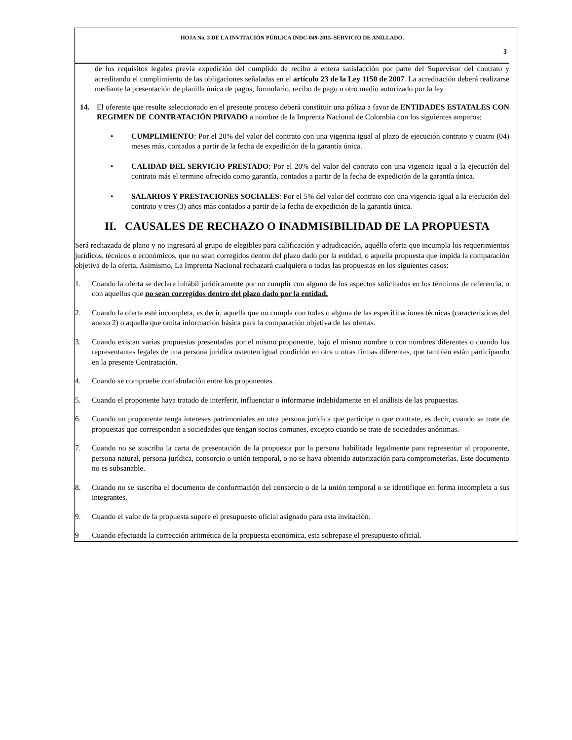HOJA No. 3 DE LA INVITACIÓN PÚBLICA INDC-049-2015–SERVICIO DE ANILLADO.
3
de los requisitos legales previa expedición del cumplido de recibo a entera satisfacción por parte del Supervisor del contrato y acreditando el cumplimiento de las obligaciones señaladas en el artículo 23 de la Ley 1150 de 2007. La acreditación deberá realizarse mediante la presentación de planilla única de pagos, formulario, recibo de pago u otro medio autorizado por la ley.
14. El oferente que resulte seleccionado en el presente proceso deberá constituir una póliza a favor de ENTIDADES ESTATALES CON REGIMEN DE CONTRATACIÓN PRIVADO a nombre de la Imprenta Nacional de Colombia con los siguientes amparos:
• CUMPLIMIENTO: Por el 20% del valor del contrato con una vigencia igual al plazo de ejecución contrato y cuatro (04) meses más, contados a partir de la fecha de expedición de la garantía única.
• CALIDAD DEL SERVICIO PRESTADO: Por el 20% del valor del contrato con una vigencia igual a la ejecución del contrato más el termino ofrecido como garantía, contados a partir de la fecha de expedición de la garantía única.
• SALARIOS Y PRESTACIONES SOCIALES: Por el 5% del valor del contrato con una vigencia igual a la ejecución del contrato y tres (3) años más contados a partir de la fecha de expedición de la garantía única.
II. CAUSALES DE RECHAZO O INADMISIBILIDAD DE LA PROPUESTA
Será rechazada de plano y no ingresará al grupo de elegibles para calificación y adjudicación, aquélla oferta que incumpla los requerimientos jurídicos, técnicos o económicos, que no sean corregidos dentro del plazo dado por la entidad, o aquella propuesta que impida la comparación objetiva de la oferta. Asimismo, La Imprenta Nacional rechazará cualquiera o todas las propuestas en los siguientes casos:
1. Cuando la oferta se declare inhábil jurídicamente por no cumplir con alguno de los aspectos solicitados en los términos de referencia, o con aquellos que no sean corregidos dentro del plazo dado por la entidad.
2. Cuando la oferta esté incompleta, es decir, aquella que no cumpla con todas o alguna de las especificaciones técnicas (características del anexo 2) o aquella que omita información básica para la comparación objetiva de las ofertas.
3. Cuando existan varias propuestas presentadas por el mismo proponente, bajo el mismo nombre o con nombres diferentes o cuando los representantes legales de una persona jurídica ostenten igual condición en otra u otras firmas diferentes, que también están participando en la presente Contratación.
4. Cuando se compruebe confabulación entre los proponentes.
5. Cuando el proponente haya tratado de interferir, influenciar o informarse indebidamente en el análisis de las propuestas.
6. Cuando un proponente tenga intereses patrimoniales en otra persona jurídica que participe o que contrate, es decir, cuando se trate de propuestas que correspondan a sociedades que tengan socios comunes, excepto cuando se trate de sociedades anónimas.
7. Cuando no se suscriba la carta de presentación de la propuesta por la persona habilitada legalmente para representar al proponente, persona natural, persona jurídica, consorcio o unión temporal, o no se haya obtenido autorización para comprometerlas. Este documento no es subsanable.
8. Cuando no se suscriba el documento de conformación del consorcio o de la unión temporal o se identifique en forma incompleta a sus integrantes.
9. Cuando el valor de la propuesta supere el presupuesto oficial asignado para esta invitación.
9 Cuando efectuada la corrección aritmética de la propuesta económica, esta sobrepase el presupuesto oficial.